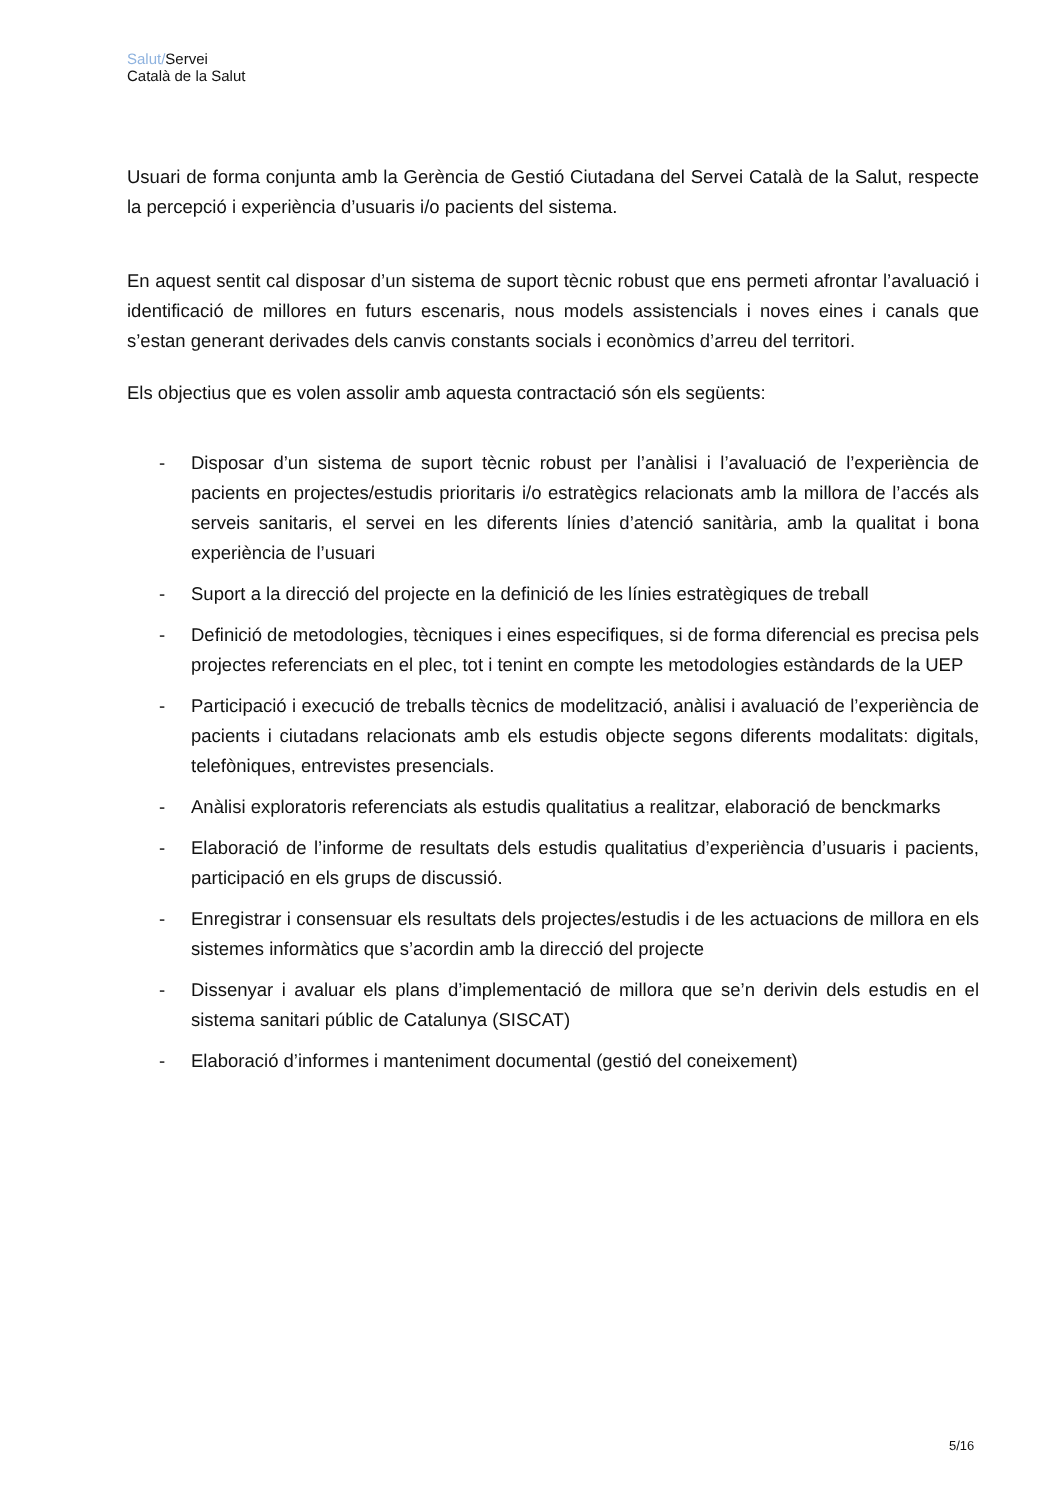Salut/Servei
Català de la Salut
Usuari de forma conjunta amb la Gerència de Gestió Ciutadana del Servei Català de la Salut, respecte la percepció i experiència d’usuaris i/o pacients del sistema.
En aquest sentit cal disposar d’un sistema de suport tècnic robust que ens permeti afrontar l’avaluació i identificació de millores en futurs escenaris, nous models assistencials i noves eines i canals que s’estan generant derivades dels canvis constants socials i econòmics d’arreu del territori.
Els objectius que es volen assolir amb aquesta contractació són els següents:
- Disposar d’un sistema de suport tècnic robust per l’anàlisi i l’avaluació de l’experiència de pacients en projectes/estudis prioritaris i/o estratègics relacionats amb la millora de l’accés als serveis sanitaris, el servei en les diferents línies d’atenció sanitària, amb la qualitat i bona experiència de l’usuari
- Suport a la direcció del projecte en la definició de les línies estratègiques de treball
- Definició de metodologies, tècniques i eines especifiques, si de forma diferencial es precisa pels projectes referenciats en el plec, tot i tenint en compte les metodologies estàndards de la UEP
- Participació i execució de treballs tècnics de modelització, anàlisi i avaluació de l’experiència de pacients i ciutadans relacionats amb els estudis objecte segons diferents modalitats: digitals, telefòniques, entrevistes presencials.
- Anàlisi exploratoris referenciats als estudis qualitatius a realitzar, elaboració de benckmarks
- Elaboració de l’informe de resultats dels estudis qualitatius d’experiència d’usuaris i pacients, participació en els grups de discussió.
- Enregistrar i consensuar els resultats dels projectes/estudis i de les actuacions de millora en els sistemes informàtics que s’acordin amb la direcció del projecte
- Dissenyar i avaluar els plans d’implementació de millora que se’n derivin dels estudis en el sistema sanitari públic de Catalunya (SISCAT)
- Elaboració d’informes i manteniment documental (gestió del coneixement)
5/16